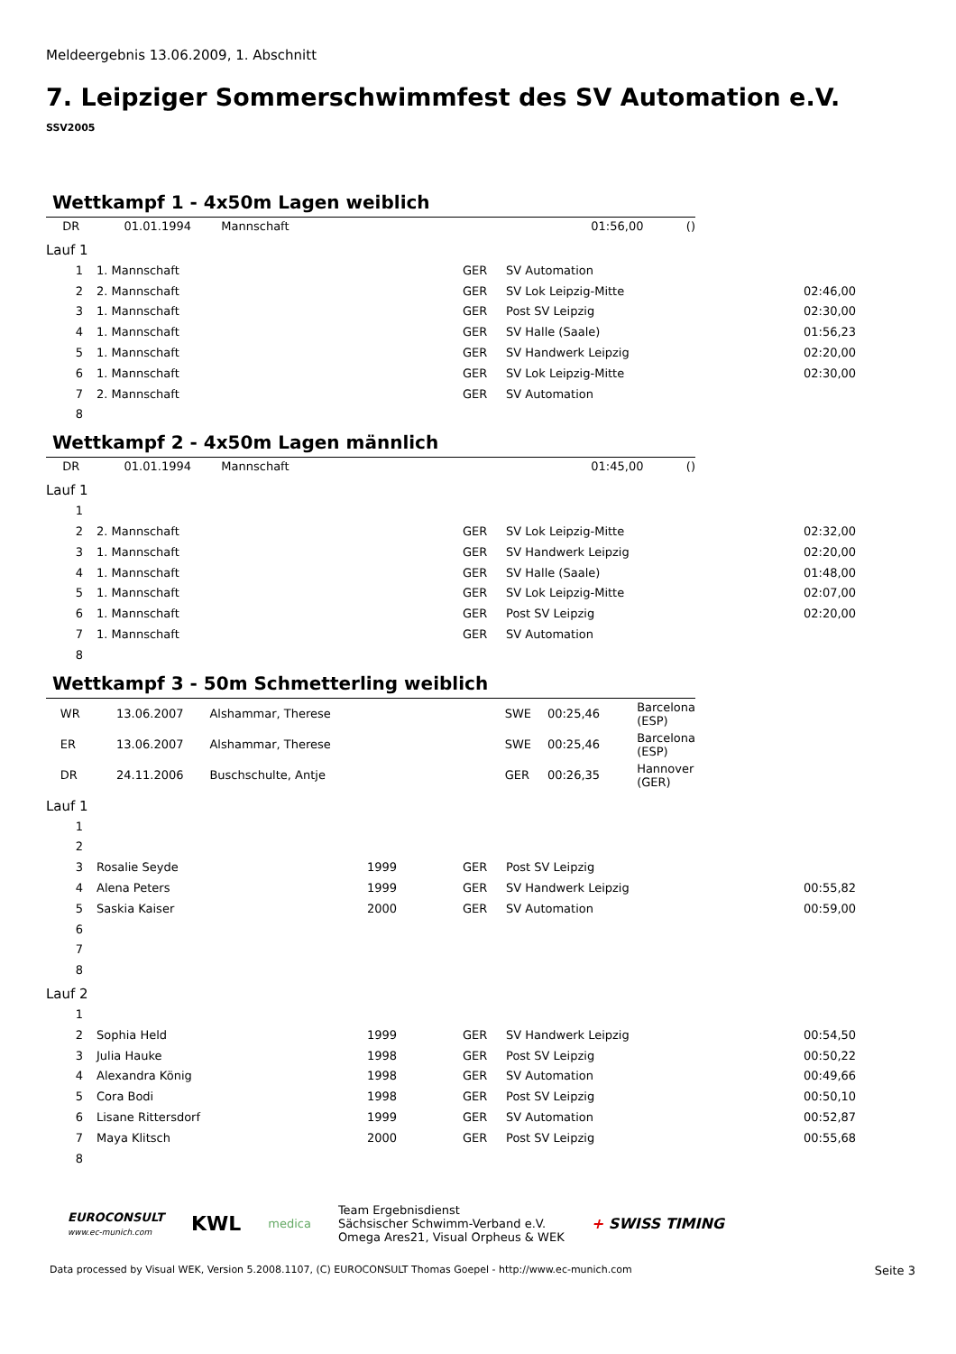Meldeergebnis 13.06.2009, 1. Abschnitt
7. Leipziger Sommerschwimmfest des SV Automation e.V.
SSV2005
Wettkampf 1 - 4x50m Lagen weiblich
| | DR | 01.01.1994 | Mannschaft | | 01:56,00 | () |
Lauf 1
| 1 | | 1. Mannschaft | | GER | SV Automation | |
| 2 | | 2. Mannschaft | | GER | SV Lok Leipzig-Mitte | 02:46,00 |
| 3 | | 1. Mannschaft | | GER | Post SV Leipzig | 02:30,00 |
| 4 | | 1. Mannschaft | | GER | SV Halle (Saale) | 01:56,23 |
| 5 | | 1. Mannschaft | | GER | SV Handwerk Leipzig | 02:20,00 |
| 6 | | 1. Mannschaft | | GER | SV Lok Leipzig-Mitte | 02:30,00 |
| 7 | | 2. Mannschaft | | GER | SV Automation | |
| 8 | | | | | | |
Wettkampf 2 - 4x50m Lagen männlich
| | DR | 01.01.1994 | Mannschaft | 01:45,00 | () |
Lauf 1
| 1 | | | | | | |
| 2 | | 2. Mannschaft | | GER | SV Lok Leipzig-Mitte | 02:32,00 |
| 3 | | 1. Mannschaft | | GER | SV Handwerk Leipzig | 02:20,00 |
| 4 | | 1. Mannschaft | | GER | SV Halle (Saale) | 01:48,00 |
| 5 | | 1. Mannschaft | | GER | SV Lok Leipzig-Mitte | 02:07,00 |
| 6 | | 1. Mannschaft | | GER | Post SV Leipzig | 02:20,00 |
| 7 | | 1. Mannschaft | | GER | SV Automation | |
| 8 | | | | | | |
Wettkampf 3 - 50m Schmetterling weiblich
| | WR | 13.06.2007 | Alshammar, Therese | SWE | 00:25,46 | Barcelona (ESP) |
| | ER | 13.06.2007 | Alshammar, Therese | SWE | 00:25,46 | Barcelona (ESP) |
| | DR | 24.11.2006 | Buschschulte, Antje | GER | 00:26,35 | Hannover (GER) |
Lauf 1
| 1 | | | | | | |
| 2 | | | | | | |
| 3 | | Rosalie Seyde | 1999 | GER | Post SV Leipzig | |
| 4 | | Alena Peters | 1999 | GER | SV Handwerk Leipzig | 00:55,82 |
| 5 | | Saskia Kaiser | 2000 | GER | SV Automation | 00:59,00 |
| 6 | | | | | | |
| 7 | | | | | | |
| 8 | | | | | | |
Lauf 2
| 1 | | | | | | |
| 2 | | Sophia Held | 1999 | GER | SV Handwerk Leipzig | 00:54,50 |
| 3 | | Julia Hauke | 1998 | GER | Post SV Leipzig | 00:50,22 |
| 4 | | Alexandra König | 1998 | GER | SV Automation | 00:49,66 |
| 5 | | Cora Bodi | 1998 | GER | Post SV Leipzig | 00:50,10 |
| 6 | | Lisane Rittersdorf | 1999 | GER | SV Automation | 00:52,87 |
| 7 | | Maya Klitsch | 2000 | GER | Post SV Leipzig | 00:55,68 |
| 8 | | | | | | |
EUROCONSULT
www.ec-munich.com
KWL
medica
Team Ergebnisdienst
Sächsischer Schwimm-Verband e.V.
Omega Ares21, Visual Orpheus & WEK
+ SWISS TIMING
Data processed by Visual WEK, Version 5.2008.1107, (C) EUROCONSULT Thomas Goepel - http://www.ec-munich.com Seite 3